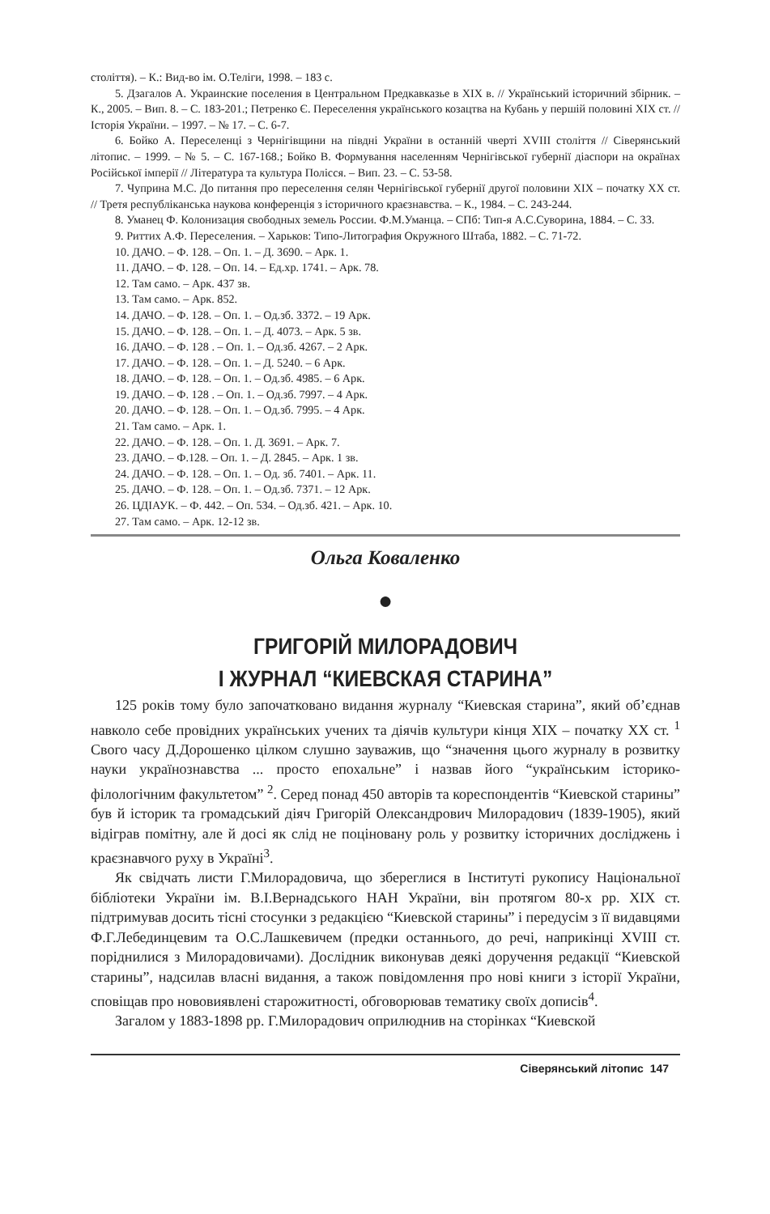століття). – К.: Вид-во ім. О.Теліги, 1998. – 183 с.
5. Дзагалов А. Украинские поселения в Центральном Предкавказье в XIX в. // Український історичний збірник. – К., 2005. – Вип. 8. – С. 183-201.; Петренко Є. Переселення українського козацтва на Кубань у першій половині XIX ст. // Історія України. – 1997. – № 17. – С. 6-7.
6. Бойко А. Переселенці з Чернігівщини на півдні України в останній чверті XVIII століття // Сіверянський літопис. – 1999. – № 5. – С. 167-168.; Бойко В. Формування населенням Чернігівської губернії діаспори на окраїнах Російської імперії // Література та культура Полісся. – Вип. 23. – С. 53-58.
7. Чуприна М.С. До питання про переселення селян Чернігівської губернії другої половини XIX – початку XX ст. // Третя республіканська наукова конференція з історичного краєзнавства. – К., 1984. – С. 243-244.
8. Уманец Ф. Колонизация свободных земель России. Ф.М.Уманца. – СПб: Тип-я А.С.Суворина, 1884. – С. 33.
9. Риттих А.Ф. Переселения. – Харьков: Типо-Литография Окружного Штаба, 1882. – С. 71-72.
10. ДАЧО. – Ф. 128. – Оп. 1. – Д. 3690. – Арк. 1.
11. ДАЧО. – Ф. 128. – Оп. 14. – Ед.хр. 1741. – Арк. 78.
12. Там само. – Арк. 437 зв.
13. Там само. – Арк. 852.
14. ДАЧО. – Ф. 128. – Оп. 1. – Од.зб. 3372. – 19 Арк.
15. ДАЧО. – Ф. 128. – Оп. 1. – Д. 4073. – Арк. 5 зв.
16. ДАЧО. – Ф. 128 . – Оп. 1. – Од.зб. 4267. – 2 Арк.
17. ДАЧО. – Ф. 128. – Оп. 1. – Д. 5240. – 6 Арк.
18. ДАЧО. – Ф. 128. – Оп. 1. – Од.зб. 4985. – 6 Арк.
19. ДАЧО. – Ф. 128 . – Оп. 1. – Од.зб. 7997. – 4 Арк.
20. ДАЧО. – Ф. 128. – Оп. 1. – Од.зб. 7995. – 4 Арк.
21. Там само. – Арк. 1.
22. ДАЧО. – Ф. 128. – Оп. 1. Д. 3691. – Арк. 7.
23. ДАЧО. – Ф.128. – Оп. 1. – Д. 2845. – Арк. 1 зв.
24. ДАЧО. – Ф. 128. – Оп. 1. – Од. зб. 7401. – Арк. 11.
25. ДАЧО. – Ф. 128. – Оп. 1. – Од.зб. 7371. – 12 Арк.
26. ЦДІАУК. – Ф. 442. – Оп. 534. – Од.зб. 421. – Арк. 10.
27. Там само. – Арк. 12-12 зв.
Ольга Коваленко
●
ГРИГОРІЙ МИЛОРАДОВИЧ
І ЖУРНАЛ “КИЕВСКАЯ СТАРИНА”
125 років тому було започатковано видання журналу “Киевская старина”, який об’єднав навколо себе провідних українських учених та діячів культури кінця XIX – початку XX ст. <sup>1</sup> Свого часу Д.Дорошенко цілком слушно зауважив, що “значення цього журналу в розвитку науки українознавства ... просто епохальне” і назвав його “українським історико-філологічним факультетом” <sup>2</sup>. Серед понад 450 авторів та кореспондентів “Киевской старины” був й історик та громадський діяч Григорій Олександрович Милорадович (1839-1905), який відіграв помітну, але й досі як слід не поціновану роль у розвитку історичних досліджень і краєзнавчого руху в Україні<sup>3</sup>.
Як свідчать листи Г.Милорадовича, що збереглися в Інституті рукопису Національної бібліотеки України ім. В.І.Вернадського НАН України, він протягом 80-х рр. XIX ст. підтримував досить тісні стосунки з редакцією “Киевской старины” і передусім з її видавцями Ф.Г.Лебединцевим та О.С.Лашкевичем (предки останнього, до речі, наприкінці XVIII ст. поріднилися з Милорадовичами). Дослідник виконував деякі доручення редакції “Киевской старины”, надсилав власні видання, а також повідомлення про нові книги з історії України, сповіщав про нововиявлені старожитності, обговорював тематику своїх дописів<sup>4</sup>.
Загалом у 1883-1898 рр. Г.Милорадович оприлюднив на сторінках “Киевской
Сіверянський літопис 147